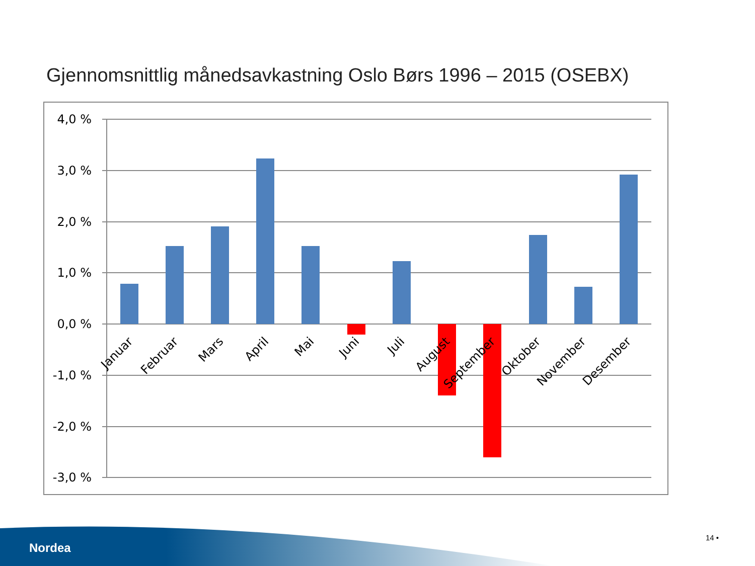Gjennomsnittlig månedsavkastning Oslo Børs 1996 – 2015 (OSEBX)
4,0 %
3,0 %
2,0 %
1,0 %
0,0 %
-1,0 %
-2,0 %
-3,0 %
Januar
Februar
Mars
April
Mai
Juni
Juli
August
September
Oktober
November
Desember
Nordea
14 •